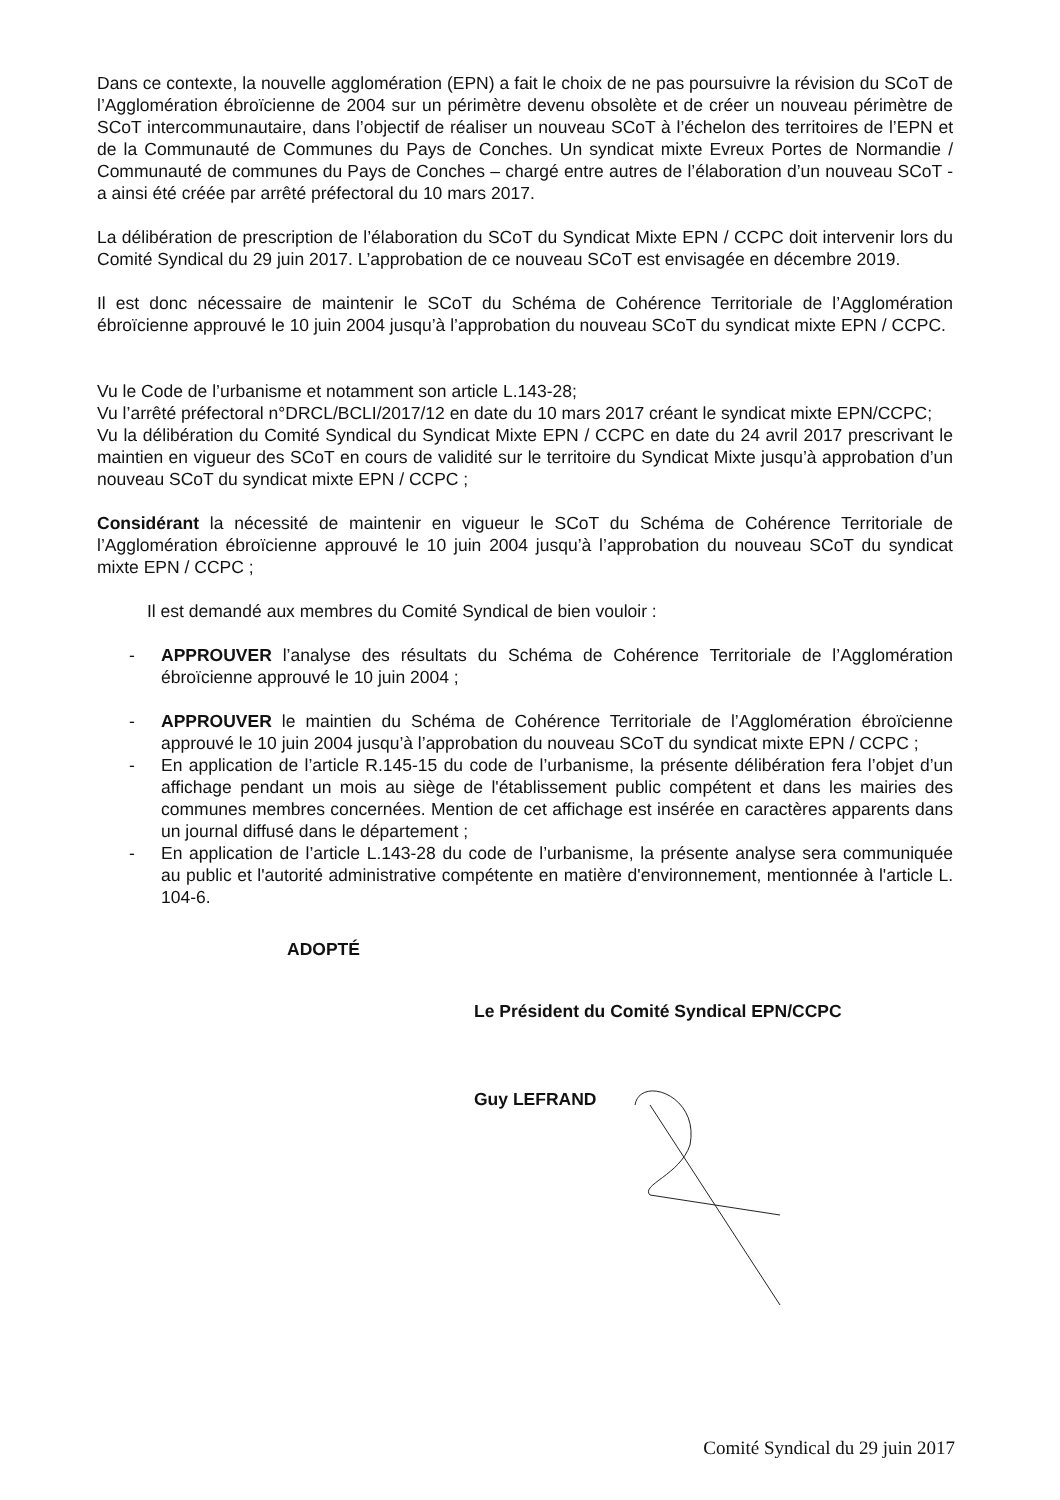Dans ce contexte, la nouvelle agglomération (EPN) a fait le choix de ne pas poursuivre la révision du SCoT de l’Agglomération ébroïcienne de 2004 sur un périmètre devenu obsolète et de créer un nouveau périmètre de SCoT intercommunautaire, dans l’objectif de réaliser un nouveau SCoT à l’échelon des territoires de l’EPN et de la Communauté de Communes du Pays de Conches. Un syndicat mixte Evreux Portes de Normandie / Communauté de communes du Pays de Conches – chargé entre autres de l’élaboration d’un nouveau SCoT - a ainsi été créée par arrêté préfectoral du 10 mars 2017.
La délibération de prescription de l’élaboration du SCoT du Syndicat Mixte EPN / CCPC doit intervenir lors du Comité Syndical du 29 juin 2017. L’approbation de ce nouveau SCoT est envisagée en décembre 2019.
Il est donc nécessaire de maintenir le SCoT du Schéma de Cohérence Territoriale de l’Agglomération ébroïcienne approuvé le 10 juin 2004 jusqu’à l’approbation du nouveau SCoT du syndicat mixte EPN / CCPC.
Vu le Code de l’urbanisme et notamment son article L.143-28;
Vu l’arrêté préfectoral n°DRCL/BCLI/2017/12 en date du 10 mars 2017 créant le syndicat mixte EPN/CCPC;
Vu la délibération du Comité Syndical du Syndicat Mixte EPN / CCPC en date du 24 avril 2017 prescrivant le maintien en vigueur des SCoT en cours de validité sur le territoire du Syndicat Mixte jusqu’à approbation d’un nouveau SCoT du syndicat mixte EPN / CCPC ;
Considérant la nécessité de maintenir en vigueur le SCoT du Schéma de Cohérence Territoriale de l’Agglomération ébroïcienne approuvé le 10 juin 2004 jusqu’à l’approbation du nouveau SCoT du syndicat mixte EPN / CCPC ;
Il est demandé aux membres du Comité Syndical de bien vouloir :
- APPROUVER l’analyse des résultats du Schéma de Cohérence Territoriale de l’Agglomération ébroïcienne approuvé le 10 juin 2004 ;
- APPROUVER le maintien du Schéma de Cohérence Territoriale de l’Agglomération ébroïcienne approuvé le 10 juin 2004 jusqu’à l’approbation du nouveau SCoT du syndicat mixte EPN / CCPC ;
- En application de l’article R.145-15 du code de l’urbanisme, la présente délibération fera l’objet d’un affichage pendant un mois au siège de l'établissement public compétent et dans les mairies des communes membres concernées. Mention de cet affichage est insérée en caractères apparents dans un journal diffusé dans le département ;
- En application de l’article L.143-28 du code de l’urbanisme, la présente analyse sera communiquée au public et l'autorité administrative compétente en matière d'environnement, mentionnée à l'article L. 104-6.
ADOPTÉ
Le Président du Comité Syndical EPN/CCPC
Guy LEFRAND
Comité Syndical du 29 juin 2017